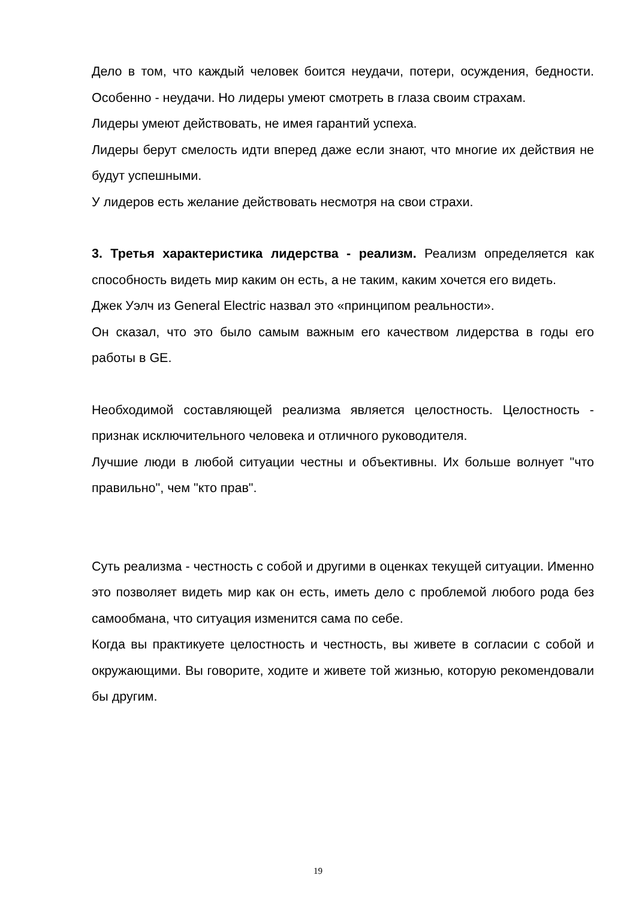Дело в том, что каждый человек боится неудачи, потери, осуждения, бедности. Особенно - неудачи. Но лидеры умеют смотреть в глаза своим страхам.
Лидеры умеют действовать, не имея гарантий успеха.
Лидеры берут смелость идти вперед даже если знают, что многие их действия не будут успешными.
У лидеров есть желание действовать несмотря на свои страхи.
3. Третья характеристика лидерства - реализм. Реализм определяется как способность видеть мир каким он есть, а не таким, каким хочется его видеть.
Джек Уэлч из General Electric назвал это «принципом реальности».
Он сказал, что это было самым важным его качеством лидерства в годы его работы в GE.
Необходимой составляющей реализма является целостность. Целостность - признак исключительного человека и отличного руководителя.
Лучшие люди в любой ситуации честны и объективны. Их больше волнует "что правильно", чем "кто прав".
Суть реализма - честность с собой и другими в оценках текущей ситуации. Именно это позволяет видеть мир как он есть, иметь дело с проблемой любого рода без самообмана, что ситуация изменится сама по себе.
Когда вы практикуете целостность и честность, вы живете в согласии с собой и окружающими. Вы говорите, ходите и живете той жизнью, которую рекомендовали бы другим.
19